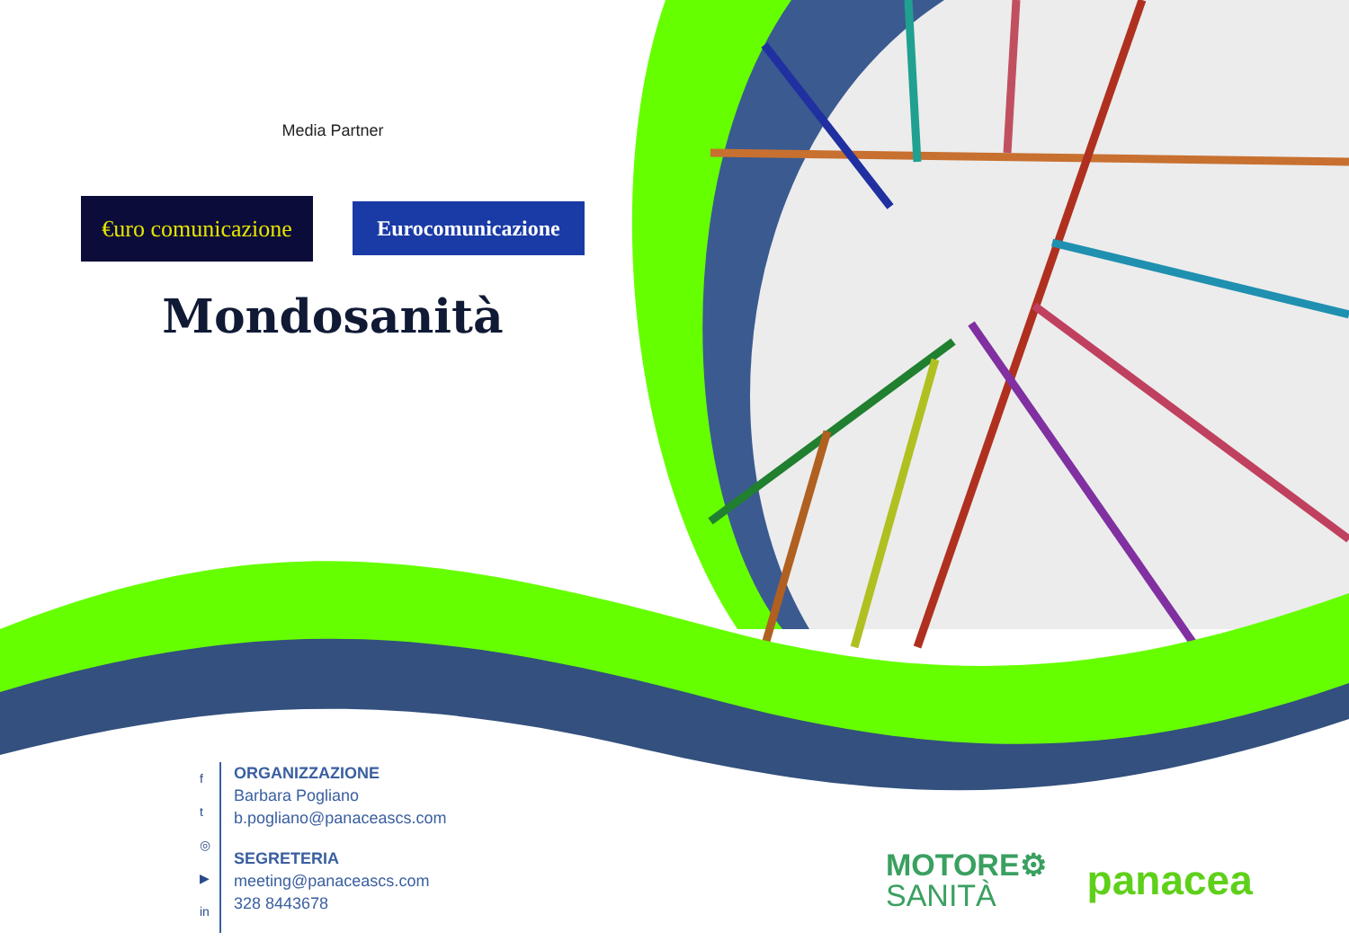Media Partner
€uro comunicazione
Eurocomunicazione
Mondosanità
f
t
◎
▶
in
ORGANIZZAZIONE
Barbara Pogliano
b.pogliano@panaceascs.com
SEGRETERIA
meeting@panaceascs.com
328 8443678
MOTORE⚙
SANITÀ
panacea